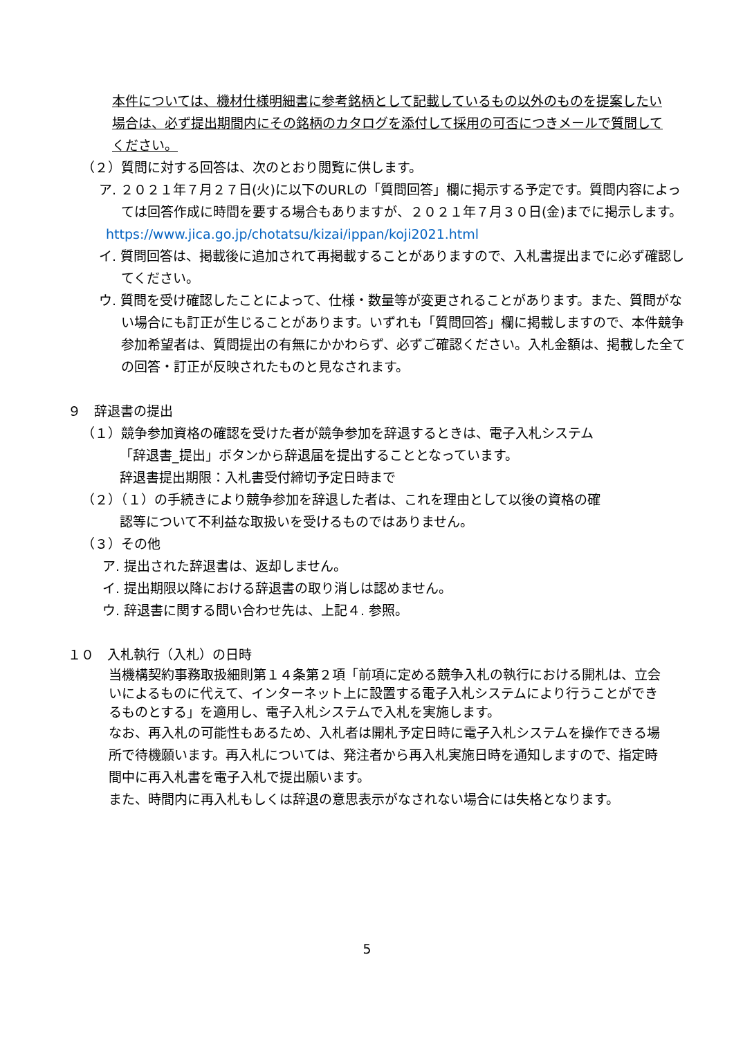本件については、機材仕様明細書に参考銘柄として記載しているもの以外のものを提案したい場合は、必ず提出期間内にその銘柄のカタログを添付して採用の可否につきメールで質問してください。
（２）質問に対する回答は、次のとおり閲覧に供します。
ア. ２０２１年７月２７日(火)に以下のURLの「質問回答」欄に掲示する予定です。質問内容によっては回答作成に時間を要する場合もありますが、２０２１年７月３０日(金)までに掲示します。
https://www.jica.go.jp/chotatsu/kizai/ippan/koji2021.html
イ. 質問回答は、掲載後に追加されて再掲載することがありますので、入札書提出までに必ず確認してください。
ウ. 質問を受け確認したことによって、仕様・数量等が変更されることがあります。また、質問がない場合にも訂正が生じることがあります。いずれも「質問回答」欄に掲載しますので、本件競争参加希望者は、質問提出の有無にかかわらず、必ずご確認ください。入札金額は、掲載した全ての回答・訂正が反映されたものと見なされます。
９　辞退書の提出
（１）競争参加資格の確認を受けた者が競争参加を辞退するときは、電子入札システム
「辞退書_提出」ボタンから辞退届を提出することとなっています。
辞退書提出期限：入札書受付締切予定日時まで
（２）（１）の手続きにより競争参加を辞退した者は、これを理由として以後の資格の確
認等について不利益な取扱いを受けるものではありません。
（３）その他
ア. 提出された辞退書は、返却しません。
イ. 提出期限以降における辞退書の取り消しは認めません。
ウ. 辞退書に関する問い合わせ先は、上記４. 参照。
１０　入札執行（入札）の日時
当機構契約事務取扱細則第１４条第２項「前項に定める競争入札の執行における開札は、立会いによるものに代えて、インターネット上に設置する電子入札システムにより行うことができるものとする」を適用し、電子入札システムで入札を実施します。
なお、再入札の可能性もあるため、入札者は開札予定日時に電子入札システムを操作できる場所で待機願います。再入札については、発注者から再入札実施日時を通知しますので、指定時間中に再入札書を電子入札で提出願います。
また、時間内に再入札もしくは辞退の意思表示がなされない場合には失格となります。
5